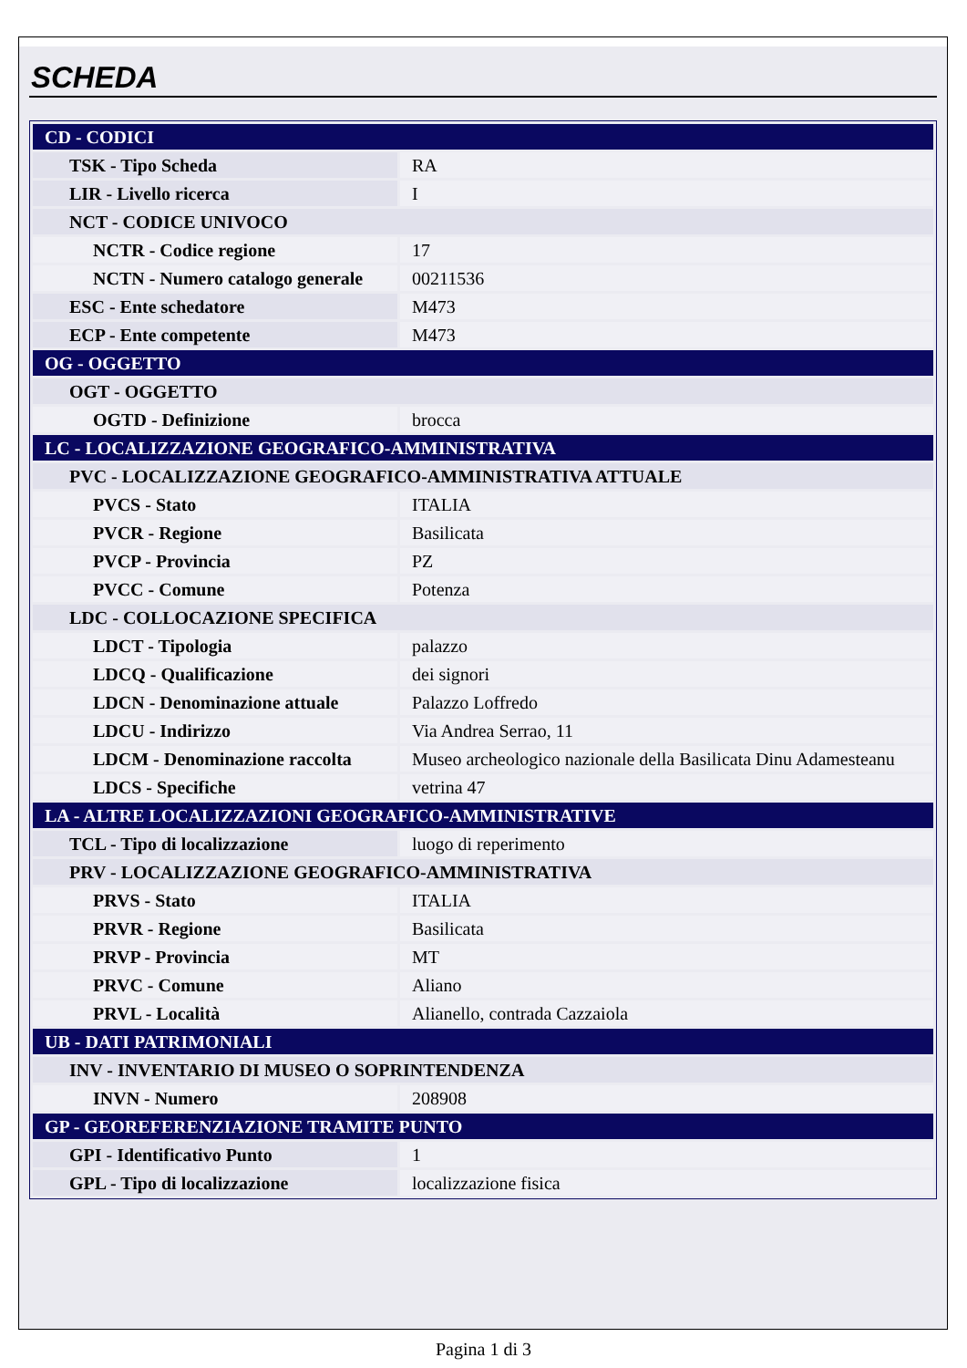SCHEDA
| CD - CODICI | |
| TSK - Tipo Scheda | RA |
| LIR - Livello ricerca | I |
| NCT - CODICE UNIVOCO | |
| NCTR - Codice regione | 17 |
| NCTN - Numero catalogo generale | 00211536 |
| ESC - Ente schedatore | M473 |
| ECP - Ente competente | M473 |
| OG - OGGETTO | |
| OGT - OGGETTO | |
| OGTD - Definizione | brocca |
| LC - LOCALIZZAZIONE GEOGRAFICO-AMMINISTRATIVA | |
| PVC - LOCALIZZAZIONE GEOGRAFICO-AMMINISTRATIVA ATTUALE | |
| PVCS - Stato | ITALIA |
| PVCR - Regione | Basilicata |
| PVCP - Provincia | PZ |
| PVCC - Comune | Potenza |
| LDC - COLLOCAZIONE SPECIFICA | |
| LDCT - Tipologia | palazzo |
| LDCQ - Qualificazione | dei signori |
| LDCN - Denominazione attuale | Palazzo Loffredo |
| LDCU - Indirizzo | Via Andrea Serrao, 11 |
| LDCM - Denominazione raccolta | Museo archeologico nazionale della Basilicata Dinu Adamesteanu |
| LDCS - Specifiche | vetrina 47 |
| LA - ALTRE LOCALIZZAZIONI GEOGRAFICO-AMMINISTRATIVE | |
| TCL - Tipo di localizzazione | luogo di reperimento |
| PRV - LOCALIZZAZIONE GEOGRAFICO-AMMINISTRATIVA | |
| PRVS - Stato | ITALIA |
| PRVR - Regione | Basilicata |
| PRVP - Provincia | MT |
| PRVC - Comune | Aliano |
| PRVL - Località | Alianello, contrada Cazzaiola |
| UB - DATI PATRIMONIALI | |
| INV - INVENTARIO DI MUSEO O SOPRINTENDENZA | |
| INVN - Numero | 208908 |
| GP - GEOREFERENZIAZIONE TRAMITE PUNTO | |
| GPI - Identificativo Punto | 1 |
| GPL - Tipo di localizzazione | localizzazione fisica |
Pagina 1 di 3